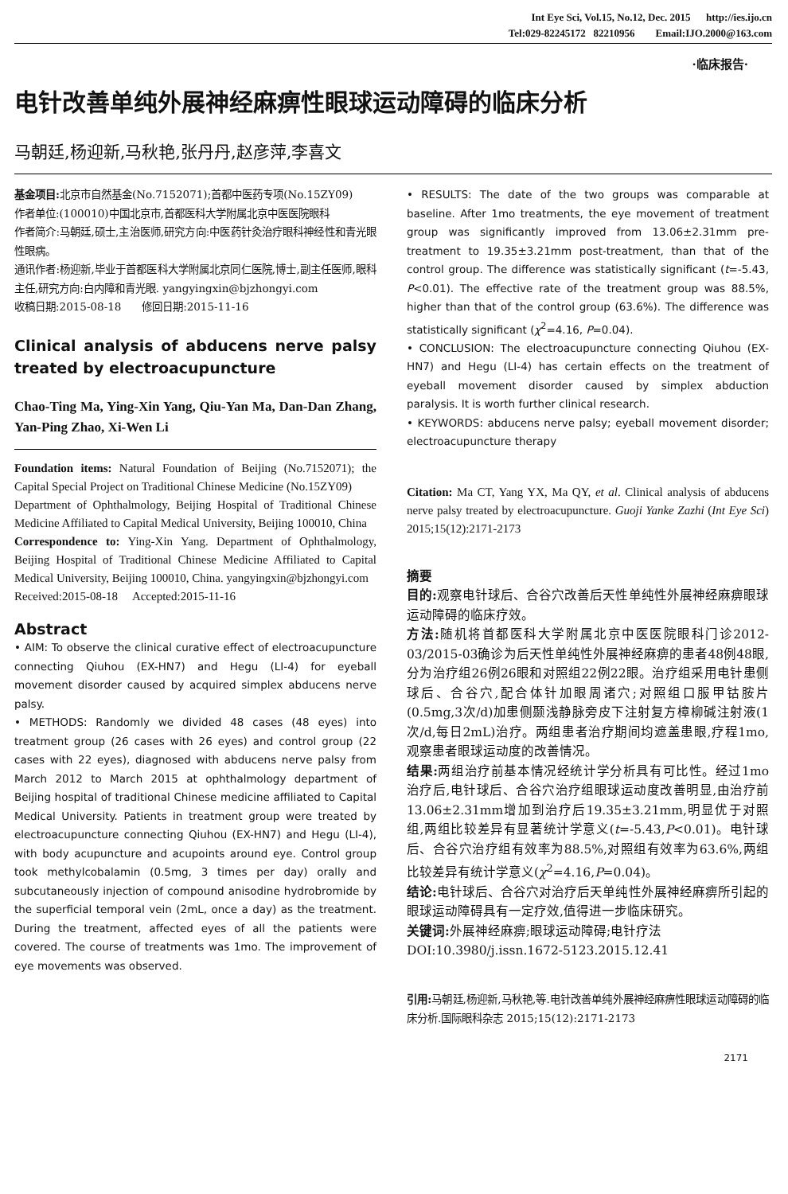Int Eye Sci, Vol.15, No.12, Dec. 2015 http://ies.ijo.cn
Tel:029-82245172 82210956 Email:IJO.2000@163.com
·临床报告·
电针改善单纯外展神经麻痹性眼球运动障碍的临床分析
马朝廷,杨迎新,马秋艳,张丹丹,赵彦萍,李喜文
基金项目: 北京市自然基金(No.7152071);首都中医药专项(No.15ZY09)
作者单位:(100010)中国北京市,首都医科大学附属北京中医医院眼科
作者简介:马朝廷,硕士,主治医师,研究方向:中医药针灸治疗眼科神经性和青光眼性眼病。
通讯作者:杨迎新,毕业于首都医科大学附属北京同仁医院,博士,副主任医师,眼科主任,研究方向:白内障和青光眼. yangyingxin@bjzhongyi.com
收稿日期:2015-08-18 修回日期:2015-11-16
Clinical analysis of abducens nerve palsy treated by electroacupuncture
Chao-Ting Ma, Ying-Xin Yang, Qiu-Yan Ma, Dan-Dan Zhang, Yan-Ping Zhao, Xi-Wen Li
Foundation items: Natural Foundation of Beijing (No.7152071); the Capital Special Project on Traditional Chinese Medicine (No.15ZY09)
Department of Ophthalmology, Beijing Hospital of Traditional Chinese Medicine Affiliated to Capital Medical University, Beijing 100010, China
Correspondence to: Ying-Xin Yang. Department of Ophthalmology, Beijing Hospital of Traditional Chinese Medicine Affiliated to Capital Medical University, Beijing 100010, China. yangyingxin@bjzhongyi.com
Received:2015-08-18 Accepted:2015-11-16
Abstract
• AIM: To observe the clinical curative effect of electroacupuncture connecting Qiuhou (EX-HN7) and Hegu (LI-4) for eyeball movement disorder caused by acquired simplex abducens nerve palsy.
• METHODS: Randomly we divided 48 cases (48 eyes) into treatment group (26 cases with 26 eyes) and control group (22 cases with 22 eyes), diagnosed with abducens nerve palsy from March 2012 to March 2015 at ophthalmology department of Beijing hospital of traditional Chinese medicine affiliated to Capital Medical University. Patients in treatment group were treated by electroacupuncture connecting Qiuhou (EX-HN7) and Hegu (LI-4), with body acupuncture and acupoints around eye. Control group took methylcobalamin (0.5mg, 3 times per day) orally and subcutaneously injection of compound anisodine hydrobromide by the superficial temporal vein (2mL, once a day) as the treatment. During the treatment, affected eyes of all the patients were covered. The course of treatments was 1mo. The improvement of eye movements was observed.
• RESULTS: The date of the two groups was comparable at baseline. After 1mo treatments, the eye movement of treatment group was significantly improved from 13.06±2.31mm pre-treatment to 19.35±3.21mm post-treatment, than that of the control group. The difference was statistically significant (t=-5.43, P<0.01). The effective rate of the treatment group was 88.5%, higher than that of the control group (63.6%). The difference was statistically significant (χ<sup>2</sup>=4.16, P=0.04).
• CONCLUSION: The electroacupuncture connecting Qiuhou (EX-HN7) and Hegu (LI-4) has certain effects on the treatment of eyeball movement disorder caused by simplex abduction paralysis. It is worth further clinical research.
• KEYWORDS: abducens nerve palsy; eyeball movement disorder; electroacupuncture therapy
Citation: Ma CT, Yang YX, Ma QY, et al. Clinical analysis of abducens nerve palsy treated by electroacupuncture. Guoji Yanke Zazhi (Int Eye Sci) 2015;15(12):2171-2173
摘要
目的: 观察电针球后、合谷穴改善后天性单纯性外展神经麻痹眼球运动障碍的临床疗效。
方法: 随机将首都医科大学附属北京中医医院眼科门诊2012-03/2015-03确诊为后天性单纯性外展神经麻痹的患者48例48眼,分为治疗组26例26眼和对照组22例22眼。治疗组采用电针患侧球后、合谷穴,配合体针加眼周诸穴;对照组口服甲钴胺片(0.5mg,3次/d)加患侧颞浅静脉旁皮下注射复方樟柳碱注射液(1次/d,每日2mL)治疗。两组患者治疗期间均遮盖患眼,疗程1mo,观察患者眼球运动度的改善情况。
结果: 两组治疗前基本情况经统计学分析具有可比性。经过1mo治疗后,电针球后、合谷穴治疗组眼球运动度改善明显,由治疗前13.06±2.31mm增加到治疗后19.35±3.21mm,明显优于对照组,两组比较差异有显著统计学意义(t=-5.43,P<0.01)。电针球后、合谷穴治疗组有效率为88.5%,对照组有效率为63.6%,两组比较差异有统计学意义(χ<sup>2</sup>=4.16,P=0.04)。
结论: 电针球后、合谷穴对治疗后天单纯性外展神经麻痹所引起的眼球运动障碍具有一定疗效,值得进一步临床研究。
关键词: 外展神经麻痹;眼球运动障碍;电针疗法
DOI:10.3980/j.issn.1672-5123.2015.12.41
引用: 马朝廷,杨迎新,马秋艳,等.电针改善单纯外展神经麻痹性眼球运动障碍的临床分析.国际眼科杂志 2015;15(12):2171-2173
2171